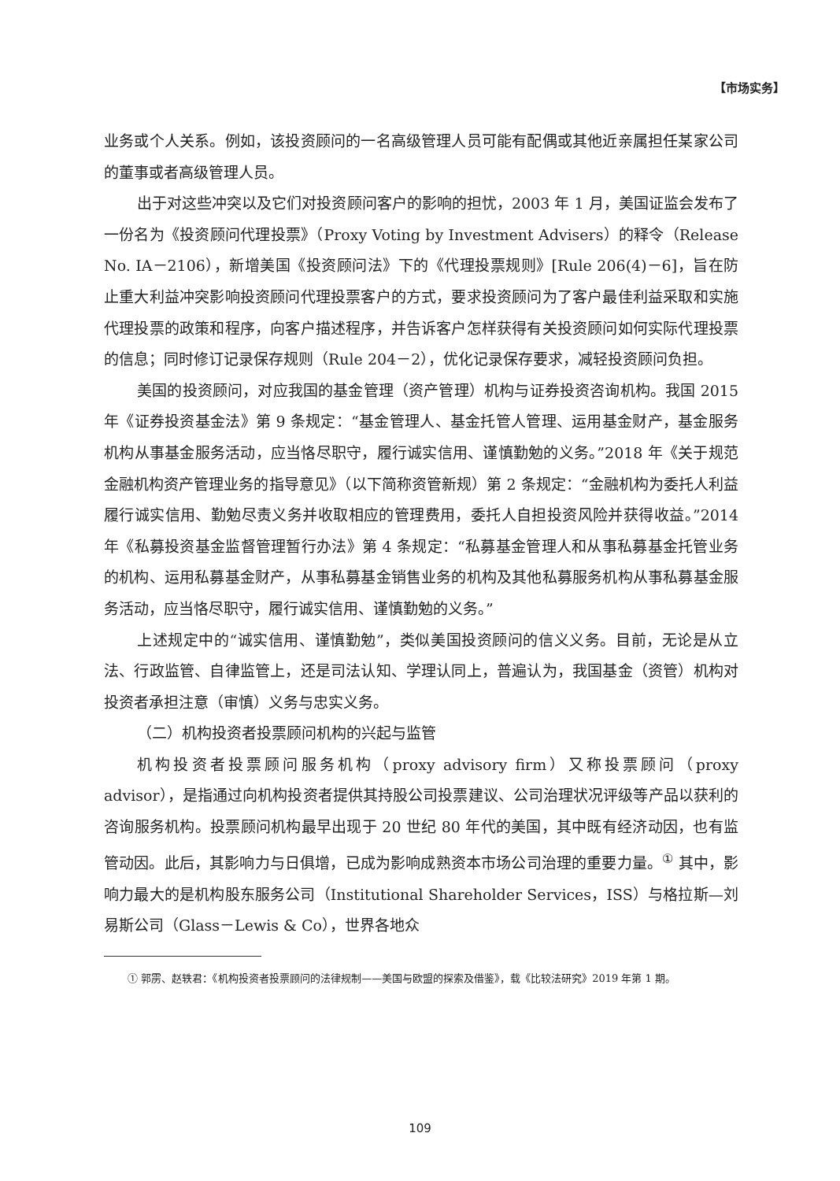【市场实务】
业务或个人关系。例如，该投资顾问的一名高级管理人员可能有配偶或其他近亲属担任某家公司的董事或者高级管理人员。
出于对这些冲突以及它们对投资顾问客户的影响的担忧，2003 年 1 月，美国证监会发布了一份名为《投资顾问代理投票》（Proxy Voting by Investment Advisers）的释令（Release No. IA－2106），新增美国《投资顾问法》下的《代理投票规则》[Rule 206(4)－6]，旨在防止重大利益冲突影响投资顾问代理投票客户的方式，要求投资顾问为了客户最佳利益采取和实施代理投票的政策和程序，向客户描述程序，并告诉客户怎样获得有关投资顾问如何实际代理投票的信息；同时修订记录保存规则（Rule 204－2），优化记录保存要求，减轻投资顾问负担。
美国的投资顾问，对应我国的基金管理（资产管理）机构与证券投资咨询机构。我国 2015 年《证券投资基金法》第 9 条规定：“基金管理人、基金托管人管理、运用基金财产，基金服务机构从事基金服务活动，应当恪尽职守，履行诚实信用、谨慎勤勉的义务。”2018 年《关于规范金融机构资产管理业务的指导意见》（以下简称资管新规）第 2 条规定：“金融机构为委托人利益履行诚实信用、勤勉尽责义务并收取相应的管理费用，委托人自担投资风险并获得收益。”2014 年《私募投资基金监督管理暂行办法》第 4 条规定：“私募基金管理人和从事私募基金托管业务的机构、运用私募基金财产，从事私募基金销售业务的机构及其他私募服务机构从事私募基金服务活动，应当恪尽职守，履行诚实信用、谨慎勤勉的义务。”
上述规定中的“诚实信用、谨慎勤勉”，类似美国投资顾问的信义义务。目前，无论是从立法、行政监管、自律监管上，还是司法认知、学理认同上，普遍认为，我国基金（资管）机构对投资者承担注意（审慎）义务与忠实义务。
（二）机构投资者投票顾问机构的兴起与监管
机构投资者投票顾问服务机构（proxy advisory firm）又称投票顾问（proxy advisor），是指通过向机构投资者提供其持股公司投票建议、公司治理状况评级等产品以获利的咨询服务机构。投票顾问机构最早出现于 20 世纪 80 年代的美国，其中既有经济动因，也有监管动因。此后，其影响力与日俱增，已成为影响成熟资本市场公司治理的重要力量。<sup>①</sup> 其中，影响力最大的是机构股东服务公司（Institutional Shareholder Services，ISS）与格拉斯—刘易斯公司（Glass－Lewis & Co），世界各地众
① 郭雳、赵轶君：《机构投资者投票顾问的法律规制——美国与欧盟的探索及借鉴》，载《比较法研究》2019 年第 1 期。
109